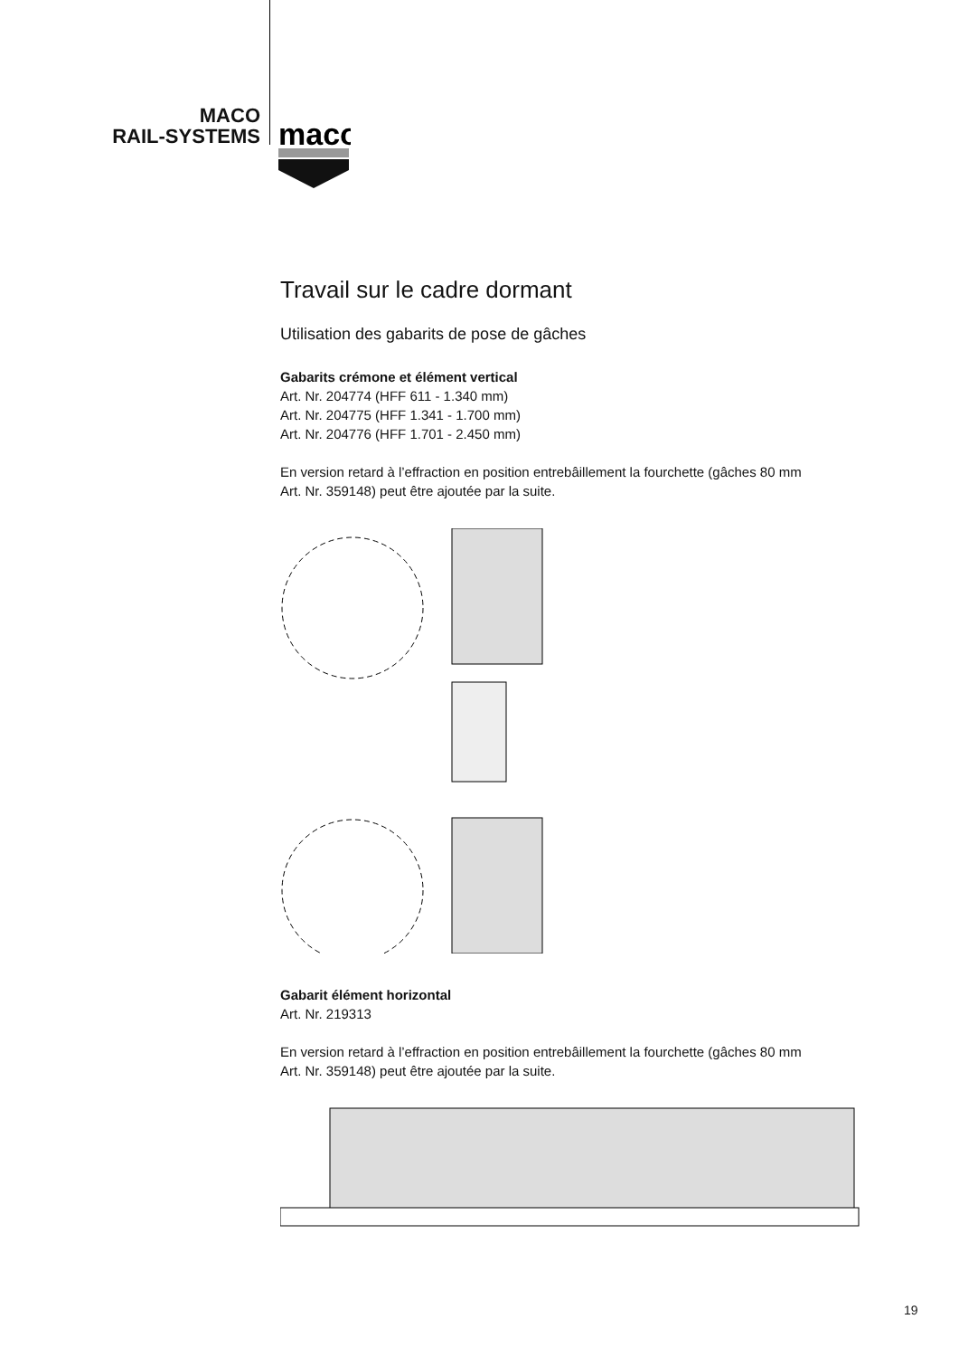MACO
RAIL-SYSTEMS
maco
Travail sur le cadre dormant
Utilisation des gabarits de pose de gâches
Gabarits crémone et élément vertical
Art. Nr. 204774 (HFF 611 - 1.340 mm)
Art. Nr. 204775 (HFF 1.341 - 1.700 mm)
Art. Nr. 204776 (HFF 1.701 - 2.450 mm)
En version retard à l’effraction en position entrebâillement la fourchette (gâches 80 mm Art. Nr. 359148) peut être ajoutée par la suite.
Gabarit élément horizontal
Art. Nr. 219313
En version retard à l’effraction en position entrebâillement la fourchette (gâches 80 mm Art. Nr. 359148) peut être ajoutée par la suite.
19